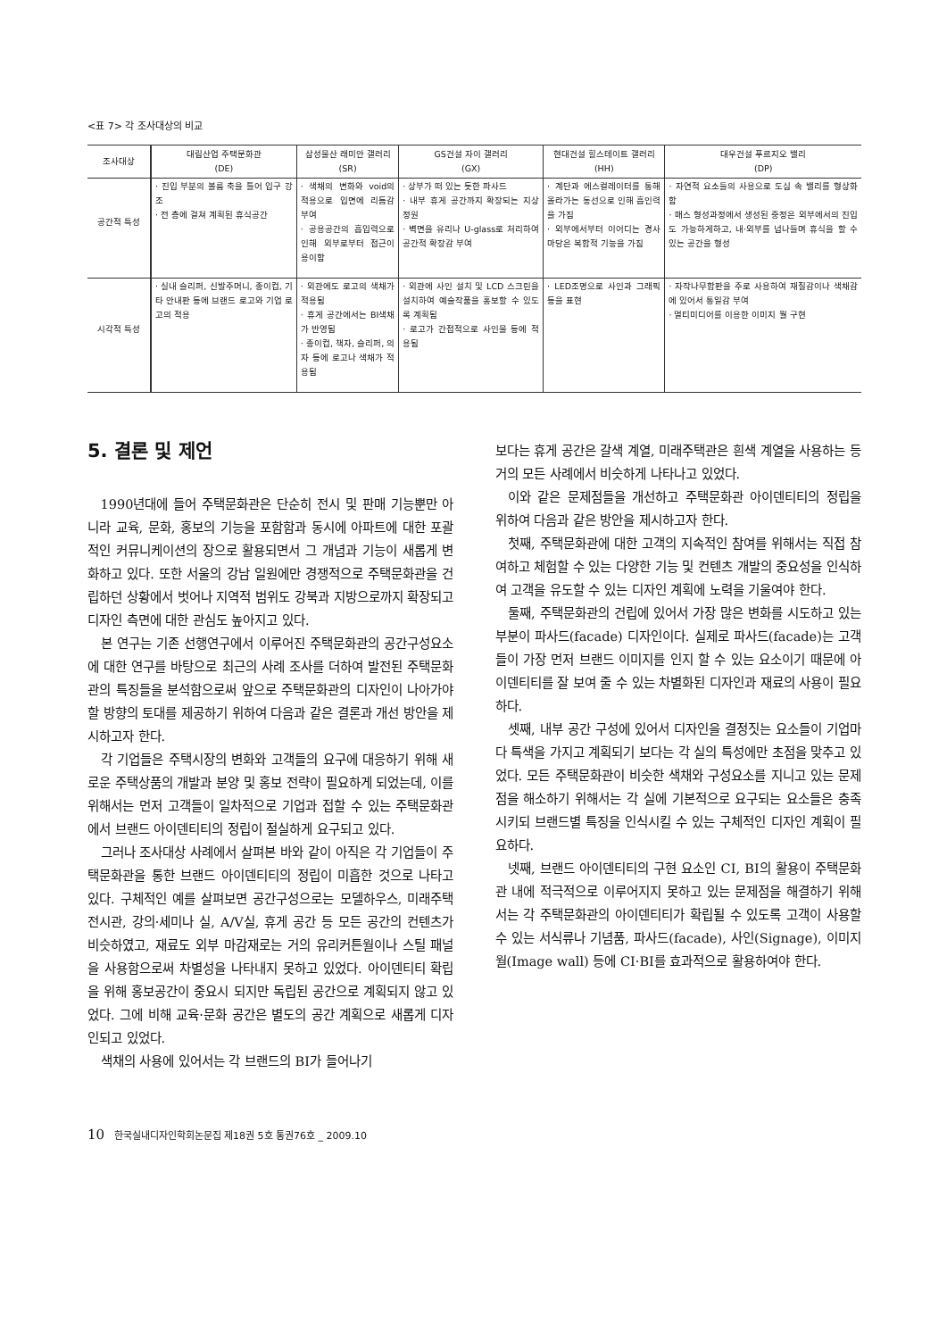<표 7> 각 조사대상의 비교
| 조사대상 | 대림산업 주택문화관 (DE) | 삼성물산 래미안 갤러리 (SR) | GS건설 자이 갤러리 (GX) | 현대건설 힐스테이트 갤러리 (HH) | 대우건설 푸르지오 밸리 (DP) |
| --- | --- | --- | --- | --- | --- |
| 공간적 특성 | · 진입 부분의 볼륨 축을 틀어 입구 강조 · 전 층에 걸쳐 계획된 휴식공간 | · 색채의 변화와 void의 적용으로 입면에 리듬감 부여 · 공용공간의 흡입력으로 인해 외부로부터 접근이 용이함 | · 상부가 떠 있는 듯한 파사드 · 내부 휴게 공간까지 확장되는 지상 정원 · 벽면을 유리나 U-glass로 처리하여 공간적 확장감 부여 | · 계단과 에스컬레이터를 통해 올라가는 동선으로 인해 흡인력을 가짐 · 외부에서부터 이어디는 경사마당은 복합적 기능을 가짐 | · 자연적 요소들의 사용으로 도심 속 밸리를 형상화함 · 매스 형성과정에서 생성된 중정은 외부에서의 진입도 가능하게하고, 내·외부를 넘나들며 휴식을 할 수 있는 공간을 형성 |
| 시각적 특성 | · 실내 슬리퍼, 신발주머니, 종이컵, 기타 안내판 등에 브랜드 로고와 기업 로고의 적용 | · 외관에도 로고의 색채가 적용됨 · 휴게 공간에서는 BI색채가 반영됨 · 종이컵, 책자, 슬리퍼, 의자 등에 로고나 색채가 적용됨 | · 외관에 사인 설치 및 LCD 스크린을 설치하여 예술작품을 홍보할 수 있도록 계획됨 · 로고가 간접적으로 사인물 등에 적용됨 | · LED조명으로 사인과 그래픽 등을 표현 | · 자작나무합판을 주로 사용하여 재질감이나 색채감에 있어서 통일감 부여 · 멀티미디어를 이용한 이미지 월 구현 |
5. 결론 및 제언
1990년대에 들어 주택문화관은 단순히 전시 및 판매 기능뿐만 아니라 교육, 문화, 홍보의 기능을 포함함과 동시에 아파트에 대한 포괄적인 커뮤니케이션의 장으로 활용되면서 그 개념과 기능이 새롭게 변화하고 있다. 또한 서울의 강남 일원에만 경쟁적으로 주택문화관을 건립하던 상황에서 벗어나 지역적 범위도 강북과 지방으로까지 확장되고 디자인 측면에 대한 관심도 높아지고 있다.
본 연구는 기존 선행연구에서 이루어진 주택문화관의 공간구성요소에 대한 연구를 바탕으로 최근의 사례 조사를 더하여 발전된 주택문화관의 특징들을 분석함으로써 앞으로 주택문화관의 디자인이 나아가야 할 방향의 토대를 제공하기 위하여 다음과 같은 결론과 개선 방안을 제시하고자 한다.
각 기업들은 주택시장의 변화와 고객들의 요구에 대응하기 위해 새로운 주택상품의 개발과 분양 및 홍보 전략이 필요하게 되었는데, 이를 위해서는 먼저 고객들이 일차적으로 기업과 접할 수 있는 주택문화관에서 브랜드 아이덴티티의 정립이 절실하게 요구되고 있다.
그러나 조사대상 사례에서 살펴본 바와 같이 아직은 각 기업들이 주택문화관을 통한 브랜드 아이덴티티의 정립이 미흡한 것으로 나타고 있다. 구체적인 예를 살펴보면 공간구성으로는 모델하우스, 미래주택전시관, 강의·세미나 실, A/V실, 휴게 공간 등 모든 공간의 컨텐츠가 비슷하였고, 재료도 외부 마감재로는 거의 유리커튼월이나 스틸 패널을 사용함으로써 차별성을 나타내지 못하고 있었다. 아이덴티티 확립을 위해 홍보공간이 중요시 되지만 독립된 공간으로 계획되지 않고 있었다. 그에 비해 교육·문화 공간은 별도의 공간 계획으로 새롭게 디자인되고 있었다.
색채의 사용에 있어서는 각 브랜드의 BI가 들어나기
보다는 휴게 공간은 갈색 계열, 미래주택관은 흰색 계열을 사용하는 등 거의 모든 사례에서 비슷하게 나타나고 있었다.
이와 같은 문제점들을 개선하고 주택문화관 아이덴티티의 정립을 위하여 다음과 같은 방안을 제시하고자 한다.
첫째, 주택문화관에 대한 고객의 지속적인 참여를 위해서는 직접 참여하고 체험할 수 있는 다양한 기능 및 컨텐츠 개발의 중요성을 인식하여 고객을 유도할 수 있는 디자인 계획에 노력을 기울여야 한다.
둘째, 주택문화관의 건립에 있어서 가장 많은 변화를 시도하고 있는 부분이 파사드(facade) 디자인이다. 실제로 파사드(facade)는 고객들이 가장 먼저 브랜드 이미지를 인지 할 수 있는 요소이기 때문에 아이덴티티를 잘 보여 줄 수 있는 차별화된 디자인과 재료의 사용이 필요하다.
셋째, 내부 공간 구성에 있어서 디자인을 결정짓는 요소들이 기업마다 특색을 가지고 계획되기 보다는 각 실의 특성에만 초점을 맞추고 있었다. 모든 주택문화관이 비슷한 색채와 구성요소를 지니고 있는 문제점을 해소하기 위해서는 각 실에 기본적으로 요구되는 요소들은 충족시키되 브랜드별 특징을 인식시킬 수 있는 구체적인 디자인 계획이 필요하다.
넷째, 브랜드 아이덴티티의 구현 요소인 CI, BI의 활용이 주택문화관 내에 적극적으로 이루어지지 못하고 있는 문제점을 해결하기 위해서는 각 주택문화관의 아이덴티티가 확립될 수 있도록 고객이 사용할 수 있는 서식류나 기념품, 파사드(facade), 사인(Signage), 이미지 월(Image wall) 등에 CI·BI를 효과적으로 활용하여야 한다.
10 한국실내디자인학회논문집 제18권 5호 통권76호 _ 2009.10